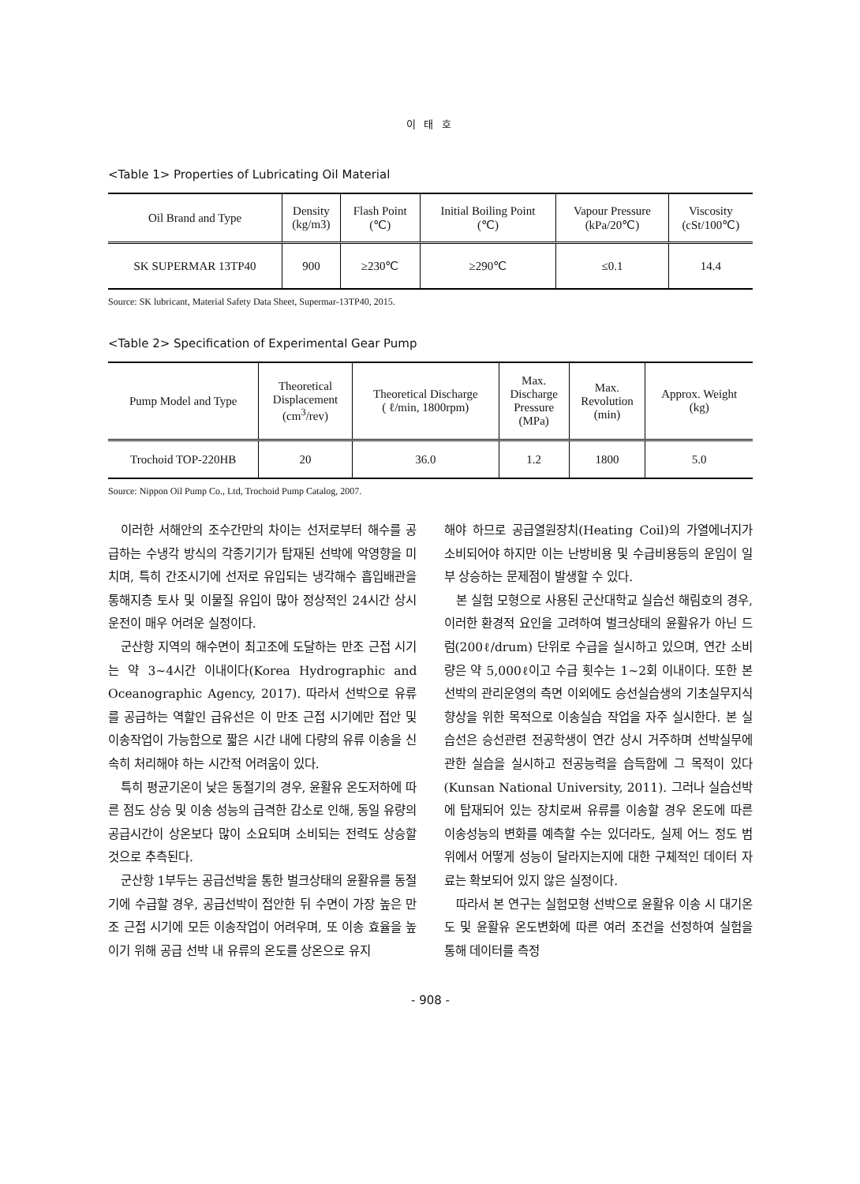이 태 호
<Table 1> Properties of Lubricating Oil Material
| Oil Brand and Type | Density (kg/m3) | Flash Point (℃) | Initial Boiling Point (℃) | Vapour Pressure (kPa/20℃) | Viscosity (cSt/100℃) |
| --- | --- | --- | --- | --- | --- |
| SK SUPERMAR 13TP40 | 900 | ≥230℃ | ≥290℃ | ≤0.1 | 14.4 |
Source: SK lubricant, Material Safety Data Sheet, Supermar-13TP40, 2015.
<Table 2> Specification of Experimental Gear Pump
| Pump Model and Type | Theoretical Displacement (cm<sup>3</sup>/rev) | Theoretical Discharge ( ℓ/min, 1800rpm) | Max. Discharge Pressure (MPa) | Max. Revolution (min) | Approx. Weight (kg) |
| --- | --- | --- | --- | --- | --- |
| Trochoid TOP-220HB | 20 | 36.0 | 1.2 | 1800 | 5.0 |
Source: Nippon Oil Pump Co., Ltd, Trochoid Pump Catalog, 2007.
이러한 서해안의 조수간만의 차이는 선저로부터 해수를 공급하는 수냉각 방식의 각종기기가 탑재된 선박에 악영향을 미치며, 특히 간조시기에 선저로 유입되는 냉각해수 흡입배관을 통해지층 토사 및 이물질 유입이 많아 정상적인 24시간 상시운전이 매우 어려운 실정이다.
군산항 지역의 해수면이 최고조에 도달하는 만조 근접 시기는 약 3~4시간 이내이다(Korea Hydrographic and Oceanographic Agency, 2017). 따라서 선박으로 유류를 공급하는 역할인 급유선은 이 만조 근접 시기에만 접안 및 이송작업이 가능함으로 짧은 시간 내에 다량의 유류 이송을 신속히 처리해야 하는 시간적 어려움이 있다.
특히 평균기온이 낮은 동절기의 경우, 윤활유 온도저하에 따른 점도 상승 및 이송 성능의 급격한 감소로 인해, 동일 유량의 공급시간이 상온보다 많이 소요되며 소비되는 전력도 상승할 것으로 추측된다.
군산항 1부두는 공급선박을 통한 벌크상태의 윤활유를 동절기에 수급할 경우, 공급선박이 접안한 뒤 수면이 가장 높은 만조 근접 시기에 모든 이송작업이 어려우며, 또 이송 효율을 높이기 위해 공급 선박 내 유류의 온도를 상온으로 유지
해야 하므로 공급열원장치(Heating Coil)의 가열에너지가 소비되어야 하지만 이는 난방비용 및 수급비용등의 운임이 일부 상승하는 문제점이 발생할 수 있다.
본 실험 모형으로 사용된 군산대학교 실습선 해림호의 경우, 이러한 환경적 요인을 고려하여 벌크상태의 윤활유가 아닌 드럼(200ℓ/drum) 단위로 수급을 실시하고 있으며, 연간 소비량은 약 5,000ℓ이고 수급 횟수는 1~2회 이내이다. 또한 본 선박의 관리운영의 측면 이외에도 승선실습생의 기초실무지식 향상을 위한 목적으로 이송실습 작업을 자주 실시한다. 본 실습선은 승선관련 전공학생이 연간 상시 거주하며 선박실무에 관한 실습을 실시하고 전공능력을 습득함에 그 목적이 있다(Kunsan National University, 2011). 그러나 실습선박에 탑재되어 있는 장치로써 유류를 이송할 경우 온도에 따른 이송성능의 변화를 예측할 수는 있더라도, 실제 어느 정도 범위에서 어떻게 성능이 달라지는지에 대한 구체적인 데이터 자료는 확보되어 있지 않은 실정이다.
따라서 본 연구는 실험모형 선박으로 윤활유 이송 시 대기온도 및 윤활유 온도변화에 따른 여러 조건을 선정하여 실험을 통해 데이터를 측정
- 908 -